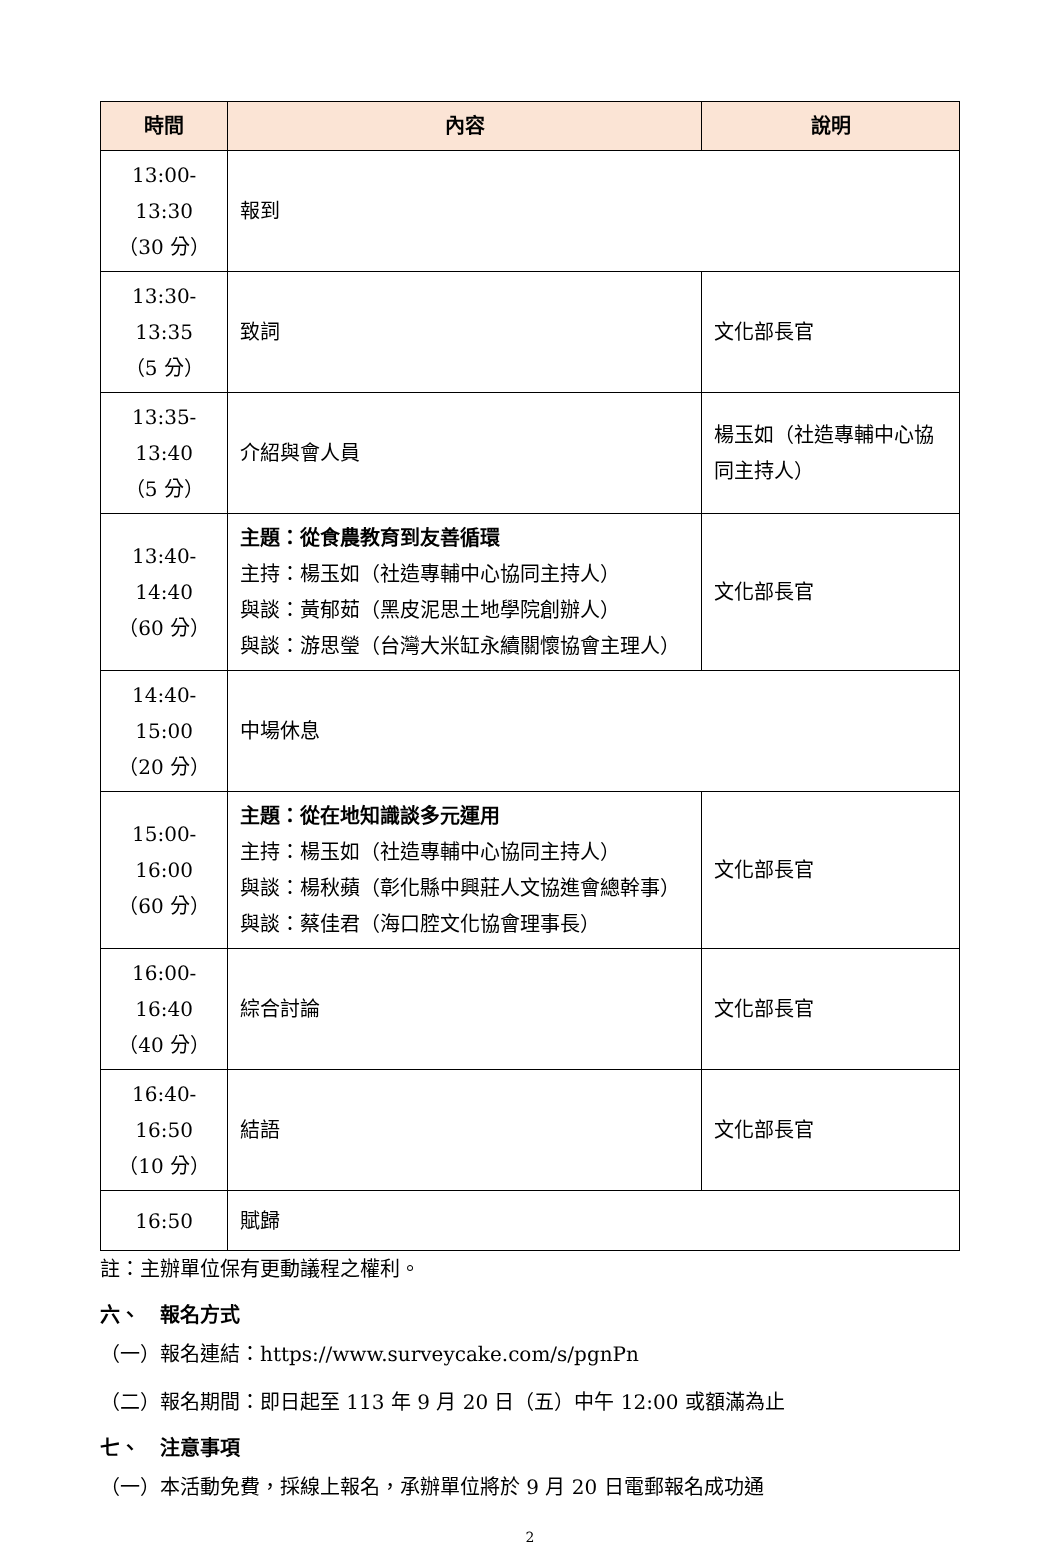| 時間 | 內容 | 說明 |
| --- | --- | --- |
| 13:00-13:30 （30 分） | 報到 | |
| 13:30-13:35 （5 分） | 致詞 | 文化部長官 |
| 13:35-13:40 （5 分） | 介紹與會人員 | 楊玉如（社造專輔中心協同主持人） |
| 13:40-14:40 （60 分） | 主題：從食農教育到友善循環 主持：楊玉如（社造專輔中心協同主持人） 與談：黃郁茹（黑皮泥思土地學院創辦人） 與談：游思瑩（台灣大米缸永續關懷協會主理人） | 文化部長官 |
| 14:40-15:00 （20 分） | 中場休息 | |
| 15:00-16:00 （60 分） | 主題：從在地知識談多元運用 主持：楊玉如（社造專輔中心協同主持人） 與談：楊秋蘋（彰化縣中興莊人文協進會總幹事） 與談：蔡佳君（海口腔文化協會理事長） | 文化部長官 |
| 16:00-16:40 （40 分） | 綜合討論 | 文化部長官 |
| 16:40-16:50 （10 分） | 結語 | 文化部長官 |
| 16:50 | 賦歸 | |
註：主辦單位保有更動議程之權利。
六、　報名方式
（一）報名連結：https://www.surveycake.com/s/pgnPn
（二）報名期間：即日起至 113 年 9 月 20 日（五）中午 12:00 或額滿為止
七、　注意事項
（一）本活動免費，採線上報名，承辦單位將於 9 月 20 日電郵報名成功通
2